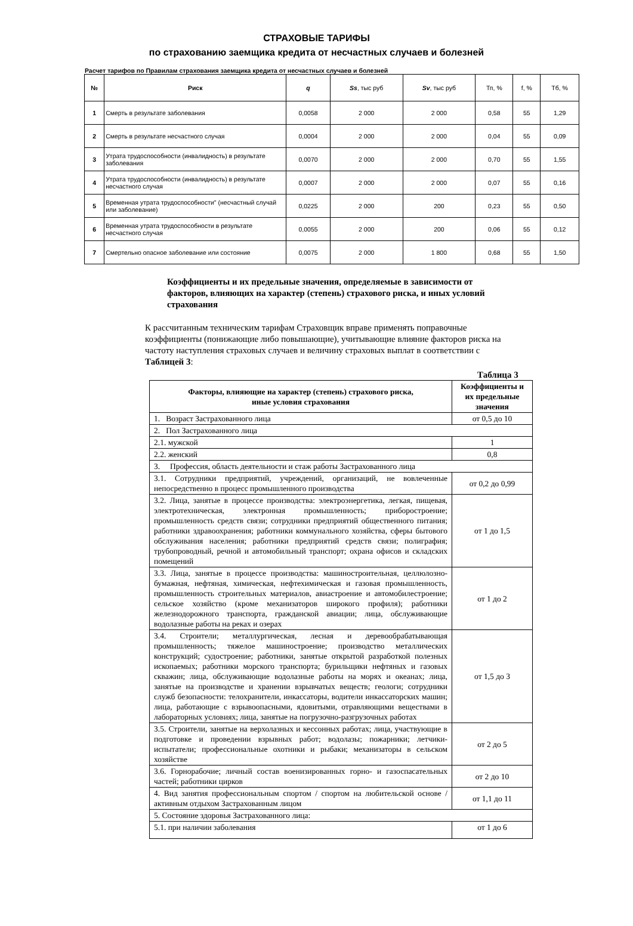СТРАХОВЫЕ ТАРИФЫ
по страхованию заемщика кредита от несчастных случаев и болезней
Расчет тарифов по Правилам страхования заемщика кредита от несчастных случаев и болезней
| № | Риск | q | Ss , тыс руб | Sv , тыс руб | Тп, % | f, % | Тб, % |
| --- | --- | --- | --- | --- | --- | --- | --- |
| 1 | Смерть в результате заболевания | 0,0058 | 2 000 | 2 000 | 0,58 | 55 | 1,29 |
| 2 | Смерть в результате несчастного случая | 0,0004 | 2 000 | 2 000 | 0,04 | 55 | 0,09 |
| 3 | Утрата трудоспособности (инвалидность) в результате заболевания | 0,0070 | 2 000 | 2 000 | 0,70 | 55 | 1,55 |
| 4 | Утрата трудоспособности (инвалидность) в результате несчастного случая | 0,0007 | 2 000 | 2 000 | 0,07 | 55 | 0,16 |
| 5 | Временная утрата трудоспособности" (несчастный случай или заболевание) | 0,0225 | 2 000 | 200 | 0,23 | 55 | 0,50 |
| 6 | Временная утрата трудоспособности в результате несчастного случая | 0,0055 | 2 000 | 200 | 0,06 | 55 | 0,12 |
| 7 | Смертельно опасное заболевание или состояние | 0,0075 | 2 000 | 1 800 | 0,68 | 55 | 1,50 |
Коэффициенты и их предельные значения, определяемые в зависимости от факторов, влияющих на характер (степень) страхового риска, и иных условий страхования
К рассчитанным техническим тарифам Страховщик вправе применять поправочные коэффициенты (понижающие либо повышающие), учитывающие влияние факторов риска на частоту наступления страховых случаев и величину страховых выплат в соответствии с Таблицей 3:
Таблица 3
| Факторы, влияющие на характер (степень) страхового риска, иные условия страхования | Коэффициенты и их предельные значения |
| --- | --- |
| 1. Возраст Застрахованного лица | от 0,5 до 10 |
| 2. Пол Застрахованного лица | |
| 2.1. мужской | 1 |
| 2.2. женский | 0,8 |
| 3. Профессия, область деятельности и стаж работы Застрахованного лица | |
| 3.1. Сотрудники предприятий, учреждений, организаций, не вовлеченные непосредственно в процесс промышленного производства | от 0,2 до 0,99 |
| 3.2. Лица, занятые в процессе производства: электроэнергетика, легкая, пищевая, электротехническая, электронная промышленность; приборостроение; промышленность средств связи; сотрудники предприятий общественного питания; работники здравоохранения; работники коммунального хозяйства, сферы бытового обслуживания населения; работники предприятий средств связи; полиграфия; трубопроводный, речной и автомобильный транспорт; охрана офисов и складских помещений | от 1 до 1,5 |
| 3.3. Лица, занятые в процессе производства: машиностроительная, целлюлозно-бумажная, нефтяная, химическая, нефтехимическая и газовая промышленность, промышленность строительных материалов, авиастроение и автомобилестроение; сельское хозяйство (кроме механизаторов широкого профиля); работники железнодорожного транспорта, гражданской авиации; лица, обслуживающие водолазные работы на реках и озерах | от 1 до 2 |
| 3.4. Строители; металлургическая, лесная и деревообрабатывающая промышленность; тяжелое машиностроение; производство металлических конструкций; судостроение; работники, занятые открытой разработкой полезных ископаемых; работники морского транспорта; бурильщики нефтяных и газовых скважин; лица, обслуживающие водолазные работы на морях и океанах; лица, занятые на производстве и хранении взрывчатых веществ; геологи; сотрудники служб безопасности: телохранители, инкассаторы, водители инкассаторских машин; лица, работающие с взрывоопасными, ядовитыми, отравляющими веществами в лабораторных условиях; лица, занятые на погрузочно-разгрузочных работах | от 1,5 до 3 |
| 3.5. Строители, занятые на верхолазных и кессонных работах; лица, участвующие в подготовке и проведении взрывных работ; водолазы; пожарники; летчики-испытатели; профессиональные охотники и рыбаки; механизаторы в сельском хозяйстве | от 2 до 5 |
| 3.6. Горнорабочие; личный состав военизированных горно- и газоспасательных частей; работники цирков | от 2 до 10 |
| 4. Вид занятия профессиональным спортом / спортом на любительской основе / активным отдыхом Застрахованным лицом | от 1,1 до 11 |
| 5. Состояние здоровья Застрахованного лица: | |
| 5.1. при наличии заболевания | от 1 до 6 |